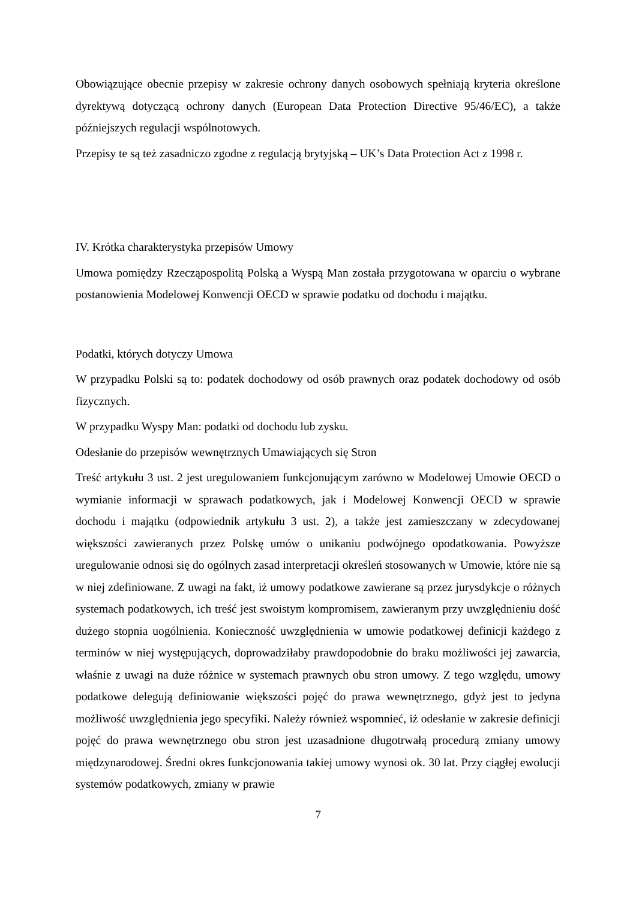Obowiązujące obecnie przepisy w zakresie ochrony danych osobowych spełniają kryteria określone dyrektywą dotyczącą ochrony danych (European Data Protection Directive 95/46/EC), a także późniejszych regulacji wspólnotowych.
Przepisy te są też zasadniczo zgodne z regulacją brytyjską – UK’s Data Protection Act z 1998 r.
IV. Krótka charakterystyka przepisów Umowy
Umowa pomiędzy Rzecząpospolitą Polską a Wyspą Man została przygotowana w oparciu o wybrane postanowienia Modelowej Konwencji OECD w sprawie podatku od dochodu i majątku.
Podatki, których dotyczy Umowa
W przypadku Polski są to: podatek dochodowy od osób prawnych oraz podatek dochodowy od osób fizycznych.
W przypadku Wyspy Man: podatki od dochodu lub zysku.
Odesłanie do przepisów wewnętrznych Umawiających się Stron
Treść artykułu 3 ust. 2 jest uregulowaniem funkcjonującym zarówno w Modelowej Umowie OECD o wymianie informacji w sprawach podatkowych, jak i Modelowej Konwencji OECD w sprawie dochodu i majątku (odpowiednik artykułu 3 ust. 2), a także jest zamieszczany w zdecydowanej większości zawieranych przez Polskę umów o unikaniu podwójnego opodatkowania. Powyższe uregulowanie odnosi się do ogólnych zasad interpretacji określeń stosowanych w Umowie, które nie są w niej zdefiniowane. Z uwagi na fakt, iż umowy podatkowe zawierane są przez jurysdykcje o różnych systemach podatkowych, ich treść jest swoistym kompromisem, zawieranym przy uwzględnieniu dość dużego stopnia uogólnienia. Konieczność uwzględnienia w umowie podatkowej definicji każdego z terminów w niej występujących, doprowadziłaby prawdopodobnie do braku możliwości jej zawarcia, właśnie z uwagi na duże różnice w systemach prawnych obu stron umowy. Z tego względu, umowy podatkowe delegują definiowanie większości pojęć do prawa wewnętrznego, gdyż jest to jedyna możliwość uwzględnienia jego specyfiki. Należy również wspomnieć, iż odesłanie w zakresie definicji pojęć do prawa wewnętrznego obu stron jest uzasadnione długotrwałą procedurą zmiany umowy międzynarodowej. Średni okres funkcjonowania takiej umowy wynosi ok. 30 lat. Przy ciągłej ewolucji systemów podatkowych, zmiany w prawie
7